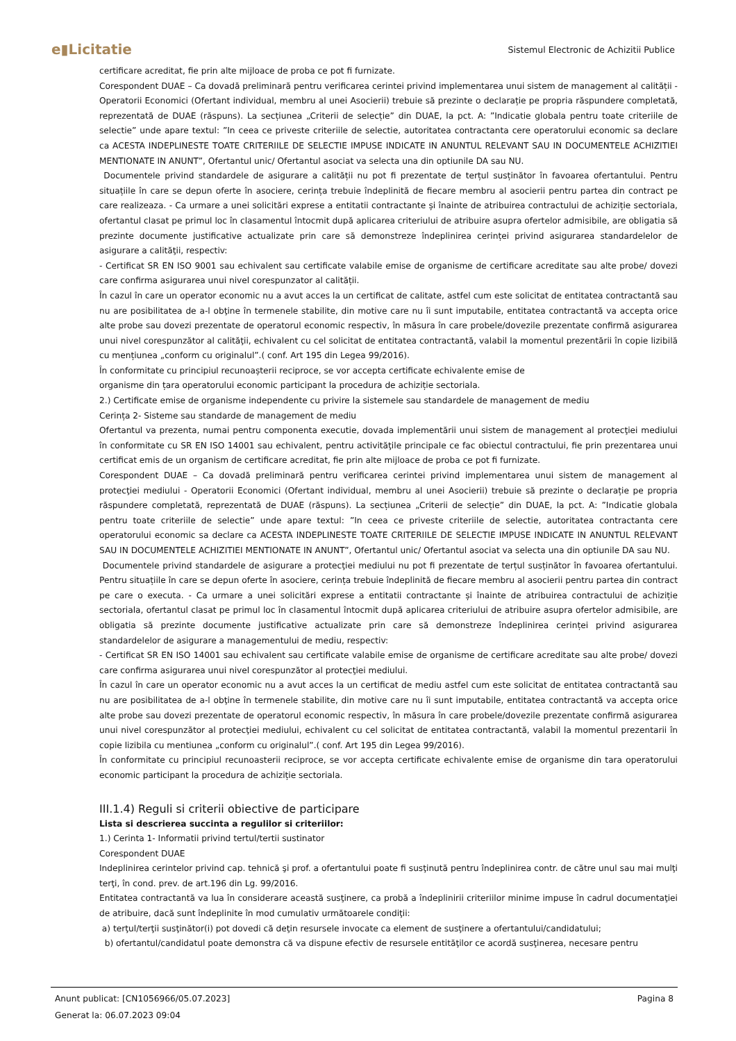e▮Licitatie
Sistemul Electronic de Achizitii Publice
certificare acreditat, fie prin alte mijloace de proba ce pot fi furnizate.
Corespondent DUAE – Ca dovadă preliminară pentru verificarea cerintei privind implementarea unui sistem de management al calității - Operatorii Economici (Ofertant individual, membru al unei Asocierii) trebuie să prezinte o declarație pe propria răspundere completată, reprezentată de DUAE (răspuns). La secțiunea „Criterii de selecție” din DUAE, la pct. A: ”Indicatie globala pentru toate criteriile de selectie” unde apare textul: ”In ceea ce priveste criteriile de selectie, autoritatea contractanta cere operatorului economic sa declare ca ACESTA INDEPLINESTE TOATE CRITERIILE DE SELECTIE IMPUSE INDICATE IN ANUNTUL RELEVANT SAU IN DOCUMENTELE ACHIZITIEI MENTIONATE IN ANUNT”, Ofertantul unic/ Ofertantul asociat va selecta una din optiunile DA sau NU.
Documentele privind standardele de asigurare a calității nu pot fi prezentate de terțul susținător în favoarea ofertantului. Pentru situațiile în care se depun oferte în asociere, cerința trebuie îndeplinită de fiecare membru al asocierii pentru partea din contract pe care realizeaza. - Ca urmare a unei solicitări exprese a entitatii contractante și înainte de atribuirea contractului de achiziție sectoriala, ofertantul clasat pe primul loc în clasamentul întocmit după aplicarea criteriului de atribuire asupra ofertelor admisibile, are obligatia să prezinte documente justificative actualizate prin care să demonstreze îndeplinirea cerinței privind asigurarea standardelelor de asigurare a calităţii, respectiv:
- Certificat SR EN ISO 9001 sau echivalent sau certificate valabile emise de organisme de certificare acreditate sau alte probe/ dovezi care confirma asigurarea unui nivel corespunzator al calității.
În cazul în care un operator economic nu a avut acces la un certificat de calitate, astfel cum este solicitat de entitatea contractantă sau nu are posibilitatea de a-l obţine în termenele stabilite, din motive care nu îi sunt imputabile, entitatea contractantă va accepta orice alte probe sau dovezi prezentate de operatorul economic respectiv, în măsura în care probele/dovezile prezentate confirmă asigurarea unui nivel corespunzător al calităţii, echivalent cu cel solicitat de entitatea contractantă, valabil la momentul prezentării în copie lizibilă cu mențiunea „conform cu originalul”.( conf. Art 195 din Legea 99/2016).
În conformitate cu principiul recunoașterii reciproce, se vor accepta certificate echivalente emise de
organisme din țara operatorului economic participant la procedura de achiziție sectoriala.
2.) Certificate emise de organisme independente cu privire la sistemele sau standardele de management de mediu
Cerința 2- Sisteme sau standarde de management de mediu
Ofertantul va prezenta, numai pentru componenta executie, dovada implementării unui sistem de management al protecţiei mediului în conformitate cu SR EN ISO 14001 sau echivalent, pentru activităţile principale ce fac obiectul contractului, fie prin prezentarea unui certificat emis de un organism de certificare acreditat, fie prin alte mijloace de proba ce pot fi furnizate.
Corespondent DUAE – Ca dovadă preliminară pentru verificarea cerintei privind implementarea unui sistem de management al protecţiei mediului - Operatorii Economici (Ofertant individual, membru al unei Asocierii) trebuie să prezinte o declarație pe propria răspundere completată, reprezentată de DUAE (răspuns). La secțiunea „Criterii de selecție” din DUAE, la pct. A: ”Indicatie globala pentru toate criteriile de selectie” unde apare textul: ”In ceea ce priveste criteriile de selectie, autoritatea contractanta cere operatorului economic sa declare ca ACESTA INDEPLINESTE TOATE CRITERIILE DE SELECTIE IMPUSE INDICATE IN ANUNTUL RELEVANT SAU IN DOCUMENTELE ACHIZITIEI MENTIONATE IN ANUNT”, Ofertantul unic/ Ofertantul asociat va selecta una din optiunile DA sau NU.
Documentele privind standardele de asigurare a protecţiei mediului nu pot fi prezentate de terțul susținător în favoarea ofertantului. Pentru situațiile în care se depun oferte în asociere, cerința trebuie îndeplinită de fiecare membru al asocierii pentru partea din contract pe care o executa. - Ca urmare a unei solicitări exprese a entitatii contractante și înainte de atribuirea contractului de achiziție sectoriala, ofertantul clasat pe primul loc în clasamentul întocmit după aplicarea criteriului de atribuire asupra ofertelor admisibile, are obligatia să prezinte documente justificative actualizate prin care să demonstreze îndeplinirea cerinței privind asigurarea standardelelor de asigurare a managementului de mediu, respectiv:
- Certificat SR EN ISO 14001 sau echivalent sau certificate valabile emise de organisme de certificare acreditate sau alte probe/ dovezi care confirma asigurarea unui nivel corespunzător al protecţiei mediului.
În cazul în care un operator economic nu a avut acces la un certificat de mediu astfel cum este solicitat de entitatea contractantă sau nu are posibilitatea de a-l obţine în termenele stabilite, din motive care nu îi sunt imputabile, entitatea contractantă va accepta orice alte probe sau dovezi prezentate de operatorul economic respectiv, în măsura în care probele/dovezile prezentate confirmă asigurarea unui nivel corespunzător al protecţiei mediului, echivalent cu cel solicitat de entitatea contractantă, valabil la momentul prezentarii în copie lizibila cu mentiunea „conform cu originalul”.( conf. Art 195 din Legea 99/2016).
În conformitate cu principiul recunoasterii reciproce, se vor accepta certificate echivalente emise de organisme din tara operatorului economic participant la procedura de achiziție sectoriala.
III.1.4) Reguli si criterii obiective de participare
Lista si descrierea succinta a regulilor si criteriilor:
1.) Cerinta 1- Informatii privind tertul/tertii sustinator
Corespondent DUAE
Indeplinirea cerintelor privind cap. tehnică şi prof. a ofertantului poate fi susţinută pentru îndeplinirea contr. de către unul sau mai mulţi terţi, în cond. prev. de art.196 din Lg. 99/2016.
Entitatea contractantă va lua în considerare această susţinere, ca probă a îndeplinirii criteriilor minime impuse în cadrul documentaţiei de atribuire, dacă sunt îndeplinite în mod cumulativ următoarele condiţii:
a) terţul/terţii susţinător(i) pot dovedi că deţin resursele invocate ca element de susţinere a ofertantului/candidatului;
b) ofertantul/candidatul poate demonstra că va dispune efectiv de resursele entităţilor ce acordă susţinerea, necesare pentru
Anunt publicat: [CN1056966/05.07.2023] Pagina 8
Generat la: 06.07.2023 09:04